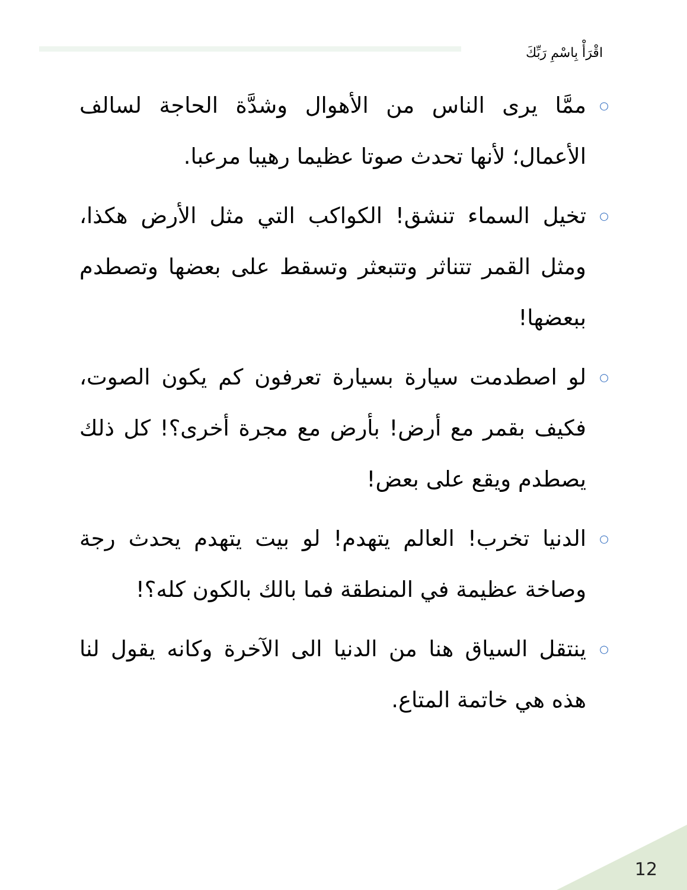اقْرَأْ بِاسْمِ رَبِّكَ
○ ممَّا يرى الناس من الأهوال وشدَّة الحاجة لسالف الأعمال؛ لأنها تحدث صوتا عظيما رهيبا مرعبا.
○ تخيل السماء تنشق! الكواكب التي مثل الأرض هكذا، ومثل القمر تتناثر وتتبعثر وتسقط على بعضها وتصطدم ببعضها!
○ لو اصطدمت سيارة بسيارة تعرفون كم يكون الصوت، فكيف بقمر مع أرض! بأرض مع مجرة أخرى؟! كل ذلك يصطدم ويقع على بعض!
○ الدنيا تخرب! العالم يتهدم! لو بيت يتهدم يحدث رجة وصاخة عظيمة في المنطقة فما بالك بالكون كله؟!
○ ينتقل السياق هنا من الدنيا الى الآخرة وكانه يقول لنا هذه هي خاتمة المتاع.
12